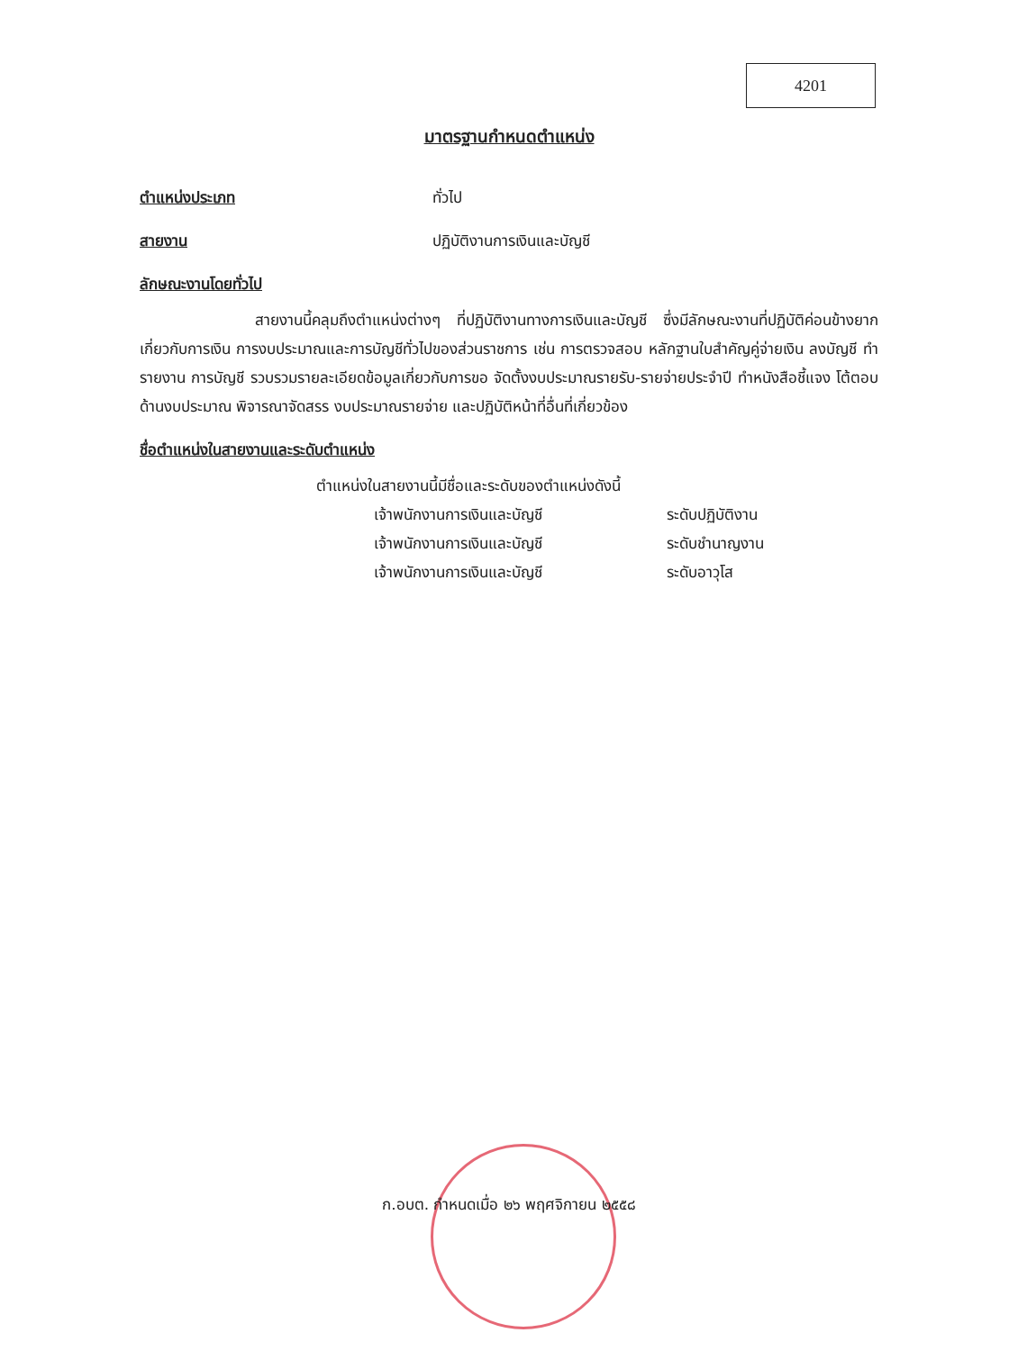4201
มาตรฐานกำหนดตำแหน่ง
ตำแหน่งประเภท ทั่วไป
สายงาน ปฏิบัติงานการเงินและบัญชี
ลักษณะงานโดยทั่วไป
สายงานนี้คลุมถึงตำแหน่งต่างๆ ที่ปฏิบัติงานทางการเงินและบัญชี ซึ่งมีลักษณะงานที่ปฏิบัติค่อนข้างยากเกี่ยวกับการเงิน การงบประมาณและการบัญชีทั่วไปของส่วนราชการ เช่น การตรวจสอบ หลักฐานใบสำคัญคู่จ่ายเงิน ลงบัญชี ทำรายงาน การบัญชี รวบรวมรายละเอียดข้อมูลเกี่ยวกับการขอ จัดตั้งงบประมาณรายรับ-รายจ่ายประจำปี ทำหนังสือชี้แจง โต้ตอบ ด้านงบประมาณ พิจารณาจัดสรร งบประมาณรายจ่าย และปฏิบัติหน้าที่อื่นที่เกี่ยวข้อง
ชื่อตำแหน่งในสายงานและระดับตำแหน่ง
ตำแหน่งในสายงานนี้มีชื่อและระดับของตำแหน่งดังนี้
เจ้าพนักงานการเงินและบัญชี ระดับปฏิบัติงาน
เจ้าพนักงานการเงินและบัญชี ระดับชำนาญงาน
เจ้าพนักงานการเงินและบัญชี ระดับอาวุโส
ก.อบต. กำหนดเมื่อ ๒๖ พฤศจิกายน ๒๕๕๘